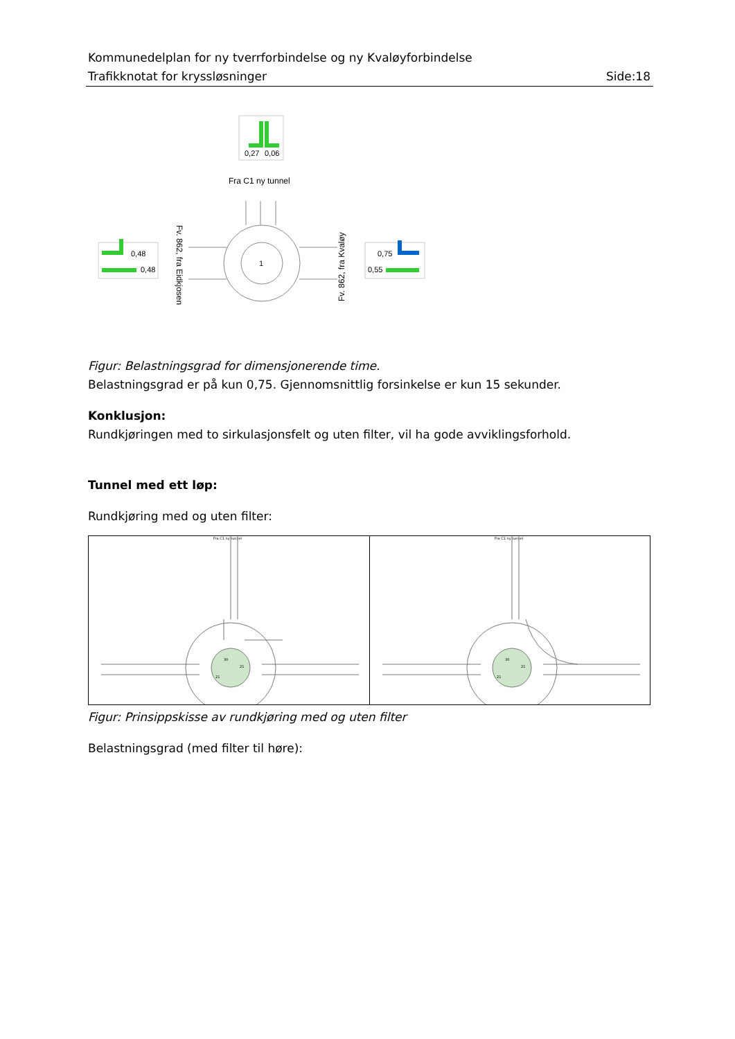Kommunedelplan for ny tverrforbindelse og ny Kvaløyforbindelse
Trafikknotat for kryssløsninger Side:18
0,27
0,06
Fra C1 ny tunnel
1
0,48
0,48
0,75
0,55
Fv. 862, fra Eidkjosen
Fv. 862, fra Kvaløy
Figur: Belastningsgrad for dimensjonerende time.
Belastningsgrad er på kun 0,75. Gjennomsnittlig forsinkelse er kun 15 sekunder.
Konklusjon:
Rundkjøringen med to sirkulasjonsfelt og uten filter, vil ha gode avviklingsforhold.
Tunnel med ett løp:
Rundkjøring med og uten filter:
Fra C1 ny tunnel
30
21
21
Fra C1 ny tunnel
30
21
21
Figur: Prinsippskisse av rundkjøring med og uten filter
Belastningsgrad (med filter til høre):